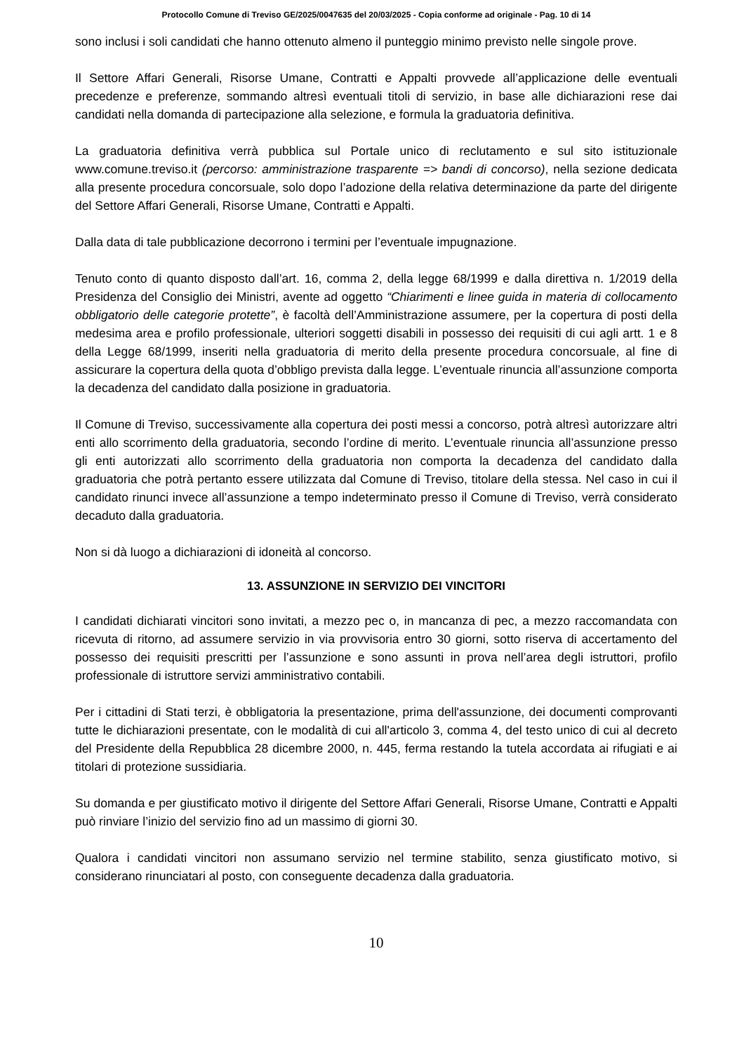Protocollo Comune di Treviso GE/2025/0047635 del 20/03/2025 - Copia conforme ad originale - Pag. 10 di 14
sono inclusi i soli candidati che hanno ottenuto almeno il punteggio minimo previsto nelle singole prove.
Il Settore Affari Generali, Risorse Umane, Contratti e Appalti provvede all’applicazione delle eventuali precedenze e preferenze, sommando altresì eventuali titoli di servizio, in base alle dichiarazioni rese dai candidati nella domanda di partecipazione alla selezione, e formula la graduatoria definitiva.
La graduatoria definitiva verrà pubblica sul Portale unico di reclutamento e sul sito istituzionale www.comune.treviso.it (percorso: amministrazione trasparente => bandi di concorso), nella sezione dedicata alla presente procedura concorsuale, solo dopo l’adozione della relativa determinazione da parte del dirigente del Settore Affari Generali, Risorse Umane, Contratti e Appalti.
Dalla data di tale pubblicazione decorrono i termini per l’eventuale impugnazione.
Tenuto conto di quanto disposto dall’art. 16, comma 2, della legge 68/1999 e dalla direttiva n. 1/2019 della Presidenza del Consiglio dei Ministri, avente ad oggetto “Chiarimenti e linee guida in materia di collocamento obbligatorio delle categorie protette”, è facoltà dell’Amministrazione assumere, per la copertura di posti della medesima area e profilo professionale, ulteriori soggetti disabili in possesso dei requisiti di cui agli artt. 1 e 8 della Legge 68/1999, inseriti nella graduatoria di merito della presente procedura concorsuale, al fine di assicurare la copertura della quota d’obbligo prevista dalla legge. L’eventuale rinuncia all’assunzione comporta la decadenza del candidato dalla posizione in graduatoria.
Il Comune di Treviso, successivamente alla copertura dei posti messi a concorso, potrà altresì autorizzare altri enti allo scorrimento della graduatoria, secondo l’ordine di merito. L’eventuale rinuncia all’assunzione presso gli enti autorizzati allo scorrimento della graduatoria non comporta la decadenza del candidato dalla graduatoria che potrà pertanto essere utilizzata dal Comune di Treviso, titolare della stessa. Nel caso in cui il candidato rinunci invece all’assunzione a tempo indeterminato presso il Comune di Treviso, verrà considerato decaduto dalla graduatoria.
Non si dà luogo a dichiarazioni di idoneità al concorso.
13. ASSUNZIONE IN SERVIZIO DEI VINCITORI
I candidati dichiarati vincitori sono invitati, a mezzo pec o, in mancanza di pec, a mezzo raccomandata con ricevuta di ritorno, ad assumere servizio in via provvisoria entro 30 giorni, sotto riserva di accertamento del possesso dei requisiti prescritti per l’assunzione e sono assunti in prova nell’area degli istruttori, profilo professionale di istruttore servizi amministrativo contabili.
Per i cittadini di Stati terzi, è obbligatoria la presentazione, prima dell'assunzione, dei documenti comprovanti tutte le dichiarazioni presentate, con le modalità di cui all'articolo 3, comma 4, del testo unico di cui al decreto del Presidente della Repubblica 28 dicembre 2000, n. 445, ferma restando la tutela accordata ai rifugiati e ai titolari di protezione sussidiaria.
Su domanda e per giustificato motivo il dirigente del Settore Affari Generali, Risorse Umane, Contratti e Appalti può rinviare l’inizio del servizio fino ad un massimo di giorni 30.
Qualora i candidati vincitori non assumano servizio nel termine stabilito, senza giustificato motivo, si considerano rinunciatari al posto, con conseguente decadenza dalla graduatoria.
10